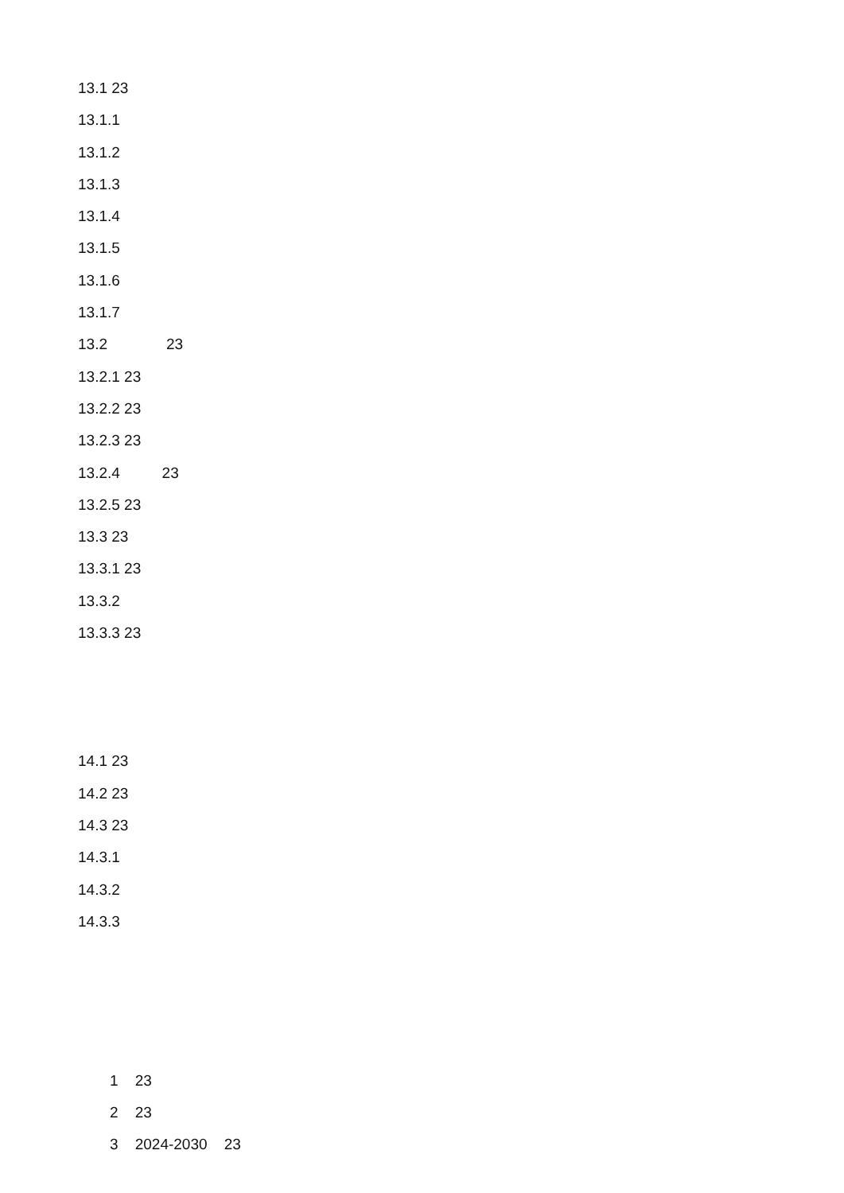13.1 23
13.1.1
13.1.2
13.1.3
13.1.4
13.1.5
13.1.6
13.1.7
13.2 23
13.2.1 23
13.2.2 23
13.2.3 23
13.2.4 23
13.2.5 23
13.3 23
13.3.1 23
13.3.2
13.3.3 23
14.1 23
14.2 23
14.3 23
14.3.1
14.3.2
14.3.3
1 23
2 23
3 2024-2030 23